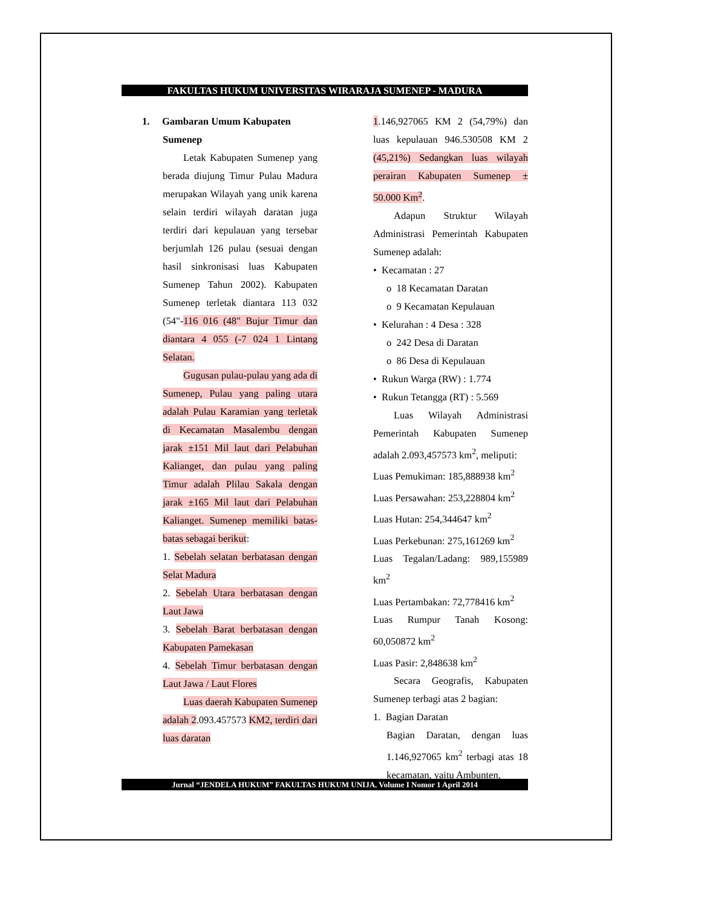FAKULTAS HUKUM UNIVERSITAS WIRARAJA SUMENEP - MADURA
1. Gambaran Umum Kabupaten
Sumenep
Letak Kabupaten Sumenep yang berada diujung Timur Pulau Madura merupakan Wilayah yang unik karena selain terdiri wilayah daratan juga terdiri dari kepulauan yang tersebar berjumlah 126 pulau (sesuai dengan hasil sinkronisasi luas Kabupaten Sumenep Tahun 2002). Kabupaten Sumenep terletak diantara 113 032 (54"-116 016 (48" Bujur Timur dan diantara 4 055 (-7 024 1 Lintang Selatan.
Gugusan pulau-pulau yang ada di Sumenep, Pulau yang paling utara adalah Pulau Karamian yang terletak di Kecamatan Masalembu dengan jarak ±151 Mil laut dari Pelabuhan Kalianget, dan pulau yang paling Timur adalah Plilau Sakala dengan jarak ±165 Mil laut dari Pelabuhan Kalianget. Sumenep memiliki batas-batas sebagai berikut:
1. Sebelah selatan berbatasan dengan Selat Madura
2. Sebelah Utara berbatasan dengan Laut Jawa
3. Sebelah Barat berbatasan dengan Kabupaten Pamekasan
4. Sebelah Timur berbatasan dengan Laut Jawa / Laut Flores
Luas daerah Kabupaten Sumenep adalah 2.093.457573 KM2, terdiri dari luas daratan
1.146,927065 KM 2 (54,79%) dan luas kepulauan 946.530508 KM 2 (45,21%) Sedangkan luas wilayah perairan Kabupaten Sumenep ± 50.000 Km<sup>2</sup>.
Adapun Struktur Wilayah Administrasi Pemerintah Kabupaten Sumenep adalah:
• Kecamatan : 27
o 18 Kecamatan Daratan
o 9 Kecamatan Kepulauan
• Kelurahan : 4 Desa : 328
o 242 Desa di Daratan
o 86 Desa di Kepulauan
• Rukun Warga (RW) : 1.774
• Rukun Tetangga (RT) : 5.569
Luas Wilayah Administrasi Pemerintah Kabupaten Sumenep adalah 2.093,457573 km<sup>2</sup>, meliputi:
Luas Pemukiman: 185,888938 km<sup>2</sup>
Luas Persawahan: 253,228804 km<sup>2</sup>
Luas Hutan: 254,344647 km<sup>2</sup>
Luas Perkebunan: 275,161269 km<sup>2</sup>
Luas Tegalan/Ladang: 989,155989 km<sup>2</sup>
Luas Pertambakan: 72,778416 km<sup>2</sup>
Luas Rumpur Tanah Kosong: 60,050872 km<sup>2</sup>
Luas Pasir: 2,848638 km<sup>2</sup>
Secara Geografis, Kabupaten Sumenep terbagi atas 2 bagian:
1. Bagian Daratan
Bagian Daratan, dengan luas 1.146,927065 km<sup>2</sup> terbagi atas 18 kecamatan, yaitu Ambunten,
Jurnal “JENDELA HUKUM” FAKULTAS HUKUM UNIJA. Volume I Nomor 1 April 2014